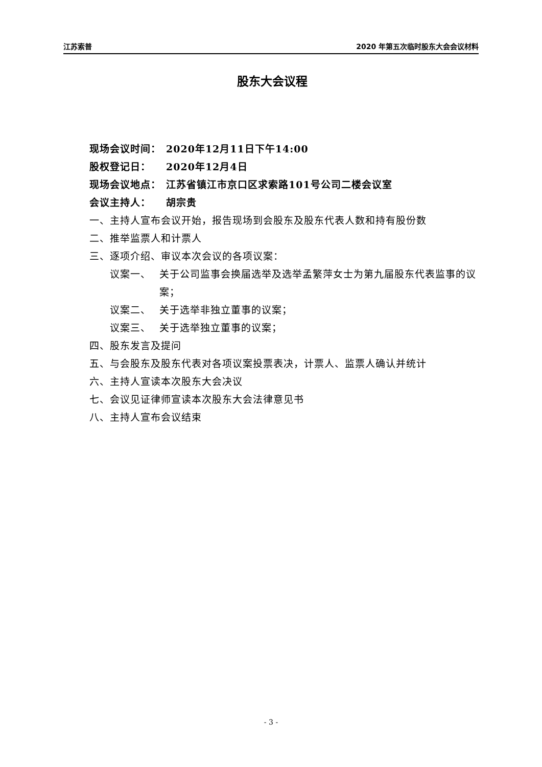江苏索普 2020 年第五次临时股东大会会议材料
股东大会议程
现场会议时间： 2020年12月11日下午14:00
股权登记日： 2020年12月4日
现场会议地点： 江苏省镇江市京口区求索路101号公司二楼会议室
会议主持人： 胡宗贵
一、主持人宣布会议开始，报告现场到会股东及股东代表人数和持有股份数
二、推举监票人和计票人
三、逐项介绍、审议本次会议的各项议案：
议案一、 关于公司监事会换届选举及选举孟繁萍女士为第九届股东代表监事的议案；
议案二、 关于选举非独立董事的议案；
议案三、 关于选举独立董事的议案；
四、股东发言及提问
五、与会股东及股东代表对各项议案投票表决，计票人、监票人确认并统计
六、主持人宣读本次股东大会决议
七、会议见证律师宣读本次股东大会法律意见书
八、主持人宣布会议结束
- 3 -